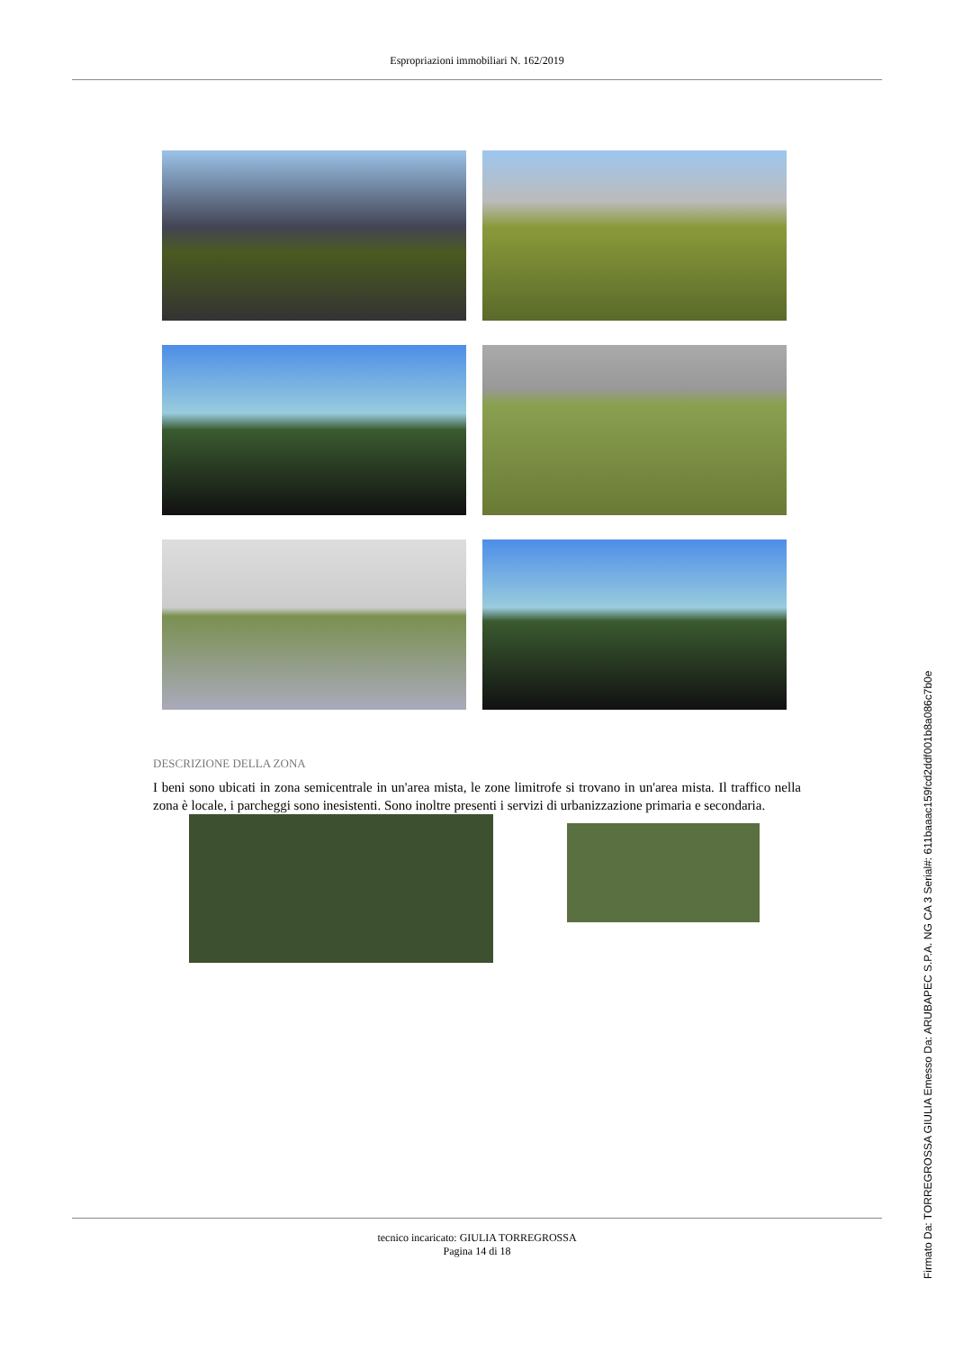Espropriazioni immobiliari N. 162/2019
DESCRIZIONE DELLA ZONA
I beni sono ubicati in zona semicentrale in un'area mista, le zone limitrofe si trovano in un'area mista. Il traffico nella zona è locale, i parcheggi sono inesistenti. Sono inoltre presenti i servizi di urbanizzazione primaria e secondaria.
tecnico incaricato: GIULIA TORREGROSSA
Pagina 14 di 18
Firmato Da: TORREGROSSA GIULIA Emesso Da: ARUBAPEC S.P.A. NG CA 3 Serial#: 611baaac159fcd2ddf001b8a086c7b0e